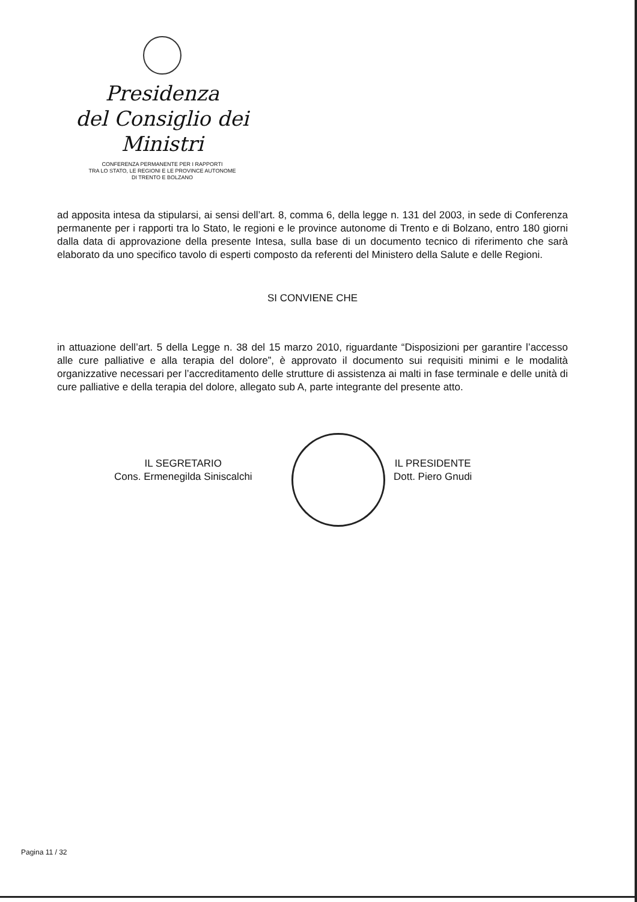Presidenza
del Consiglio dei Ministri
CONFERENZA PERMANENTE PER I RAPPORTI
TRA LO STATO, LE REGIONI E LE PROVINCE AUTONOME
DI TRENTO E BOLZANO
ad apposita intesa da stipularsi, ai sensi dell’art. 8, comma 6, della legge n. 131 del 2003, in sede di Conferenza permanente per i rapporti tra lo Stato, le regioni e le province autonome di Trento e di Bolzano, entro 180 giorni dalla data di approvazione della presente Intesa, sulla base di un documento tecnico di riferimento che sarà elaborato da uno specifico tavolo di esperti composto da referenti del Ministero della Salute e delle Regioni.
SI CONVIENE CHE
in attuazione dell’art. 5 della Legge n. 38 del 15 marzo 2010, riguardante “Disposizioni per garantire l’accesso alle cure palliative e alla terapia del dolore”, è approvato il documento sui requisiti minimi e le modalità organizzative necessari per l’accreditamento delle strutture di assistenza ai malti in fase terminale e delle unità di cure palliative e della terapia del dolore, allegato sub A, parte integrante del presente atto.
IL SEGRETARIO
Cons. Ermenegilda Siniscalchi
IL PRESIDENTE
Dott. Piero Gnudi
Pagina 11 / 32